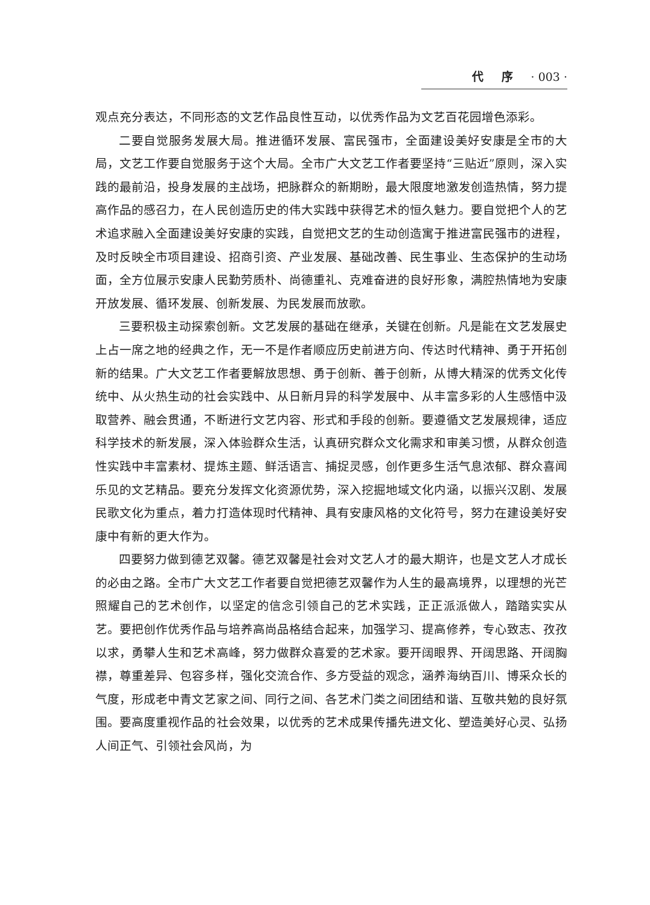代 序 · 003 ·
观点充分表达，不同形态的文艺作品良性互动，以优秀作品为文艺百花园增色添彩。
二要自觉服务发展大局。推进循环发展、富民强市，全面建设美好安康是全市的大局，文艺工作要自觉服务于这个大局。全市广大文艺工作者要坚持“三贴近”原则，深入实践的最前沿，投身发展的主战场，把脉群众的新期盼，最大限度地激发创造热情，努力提高作品的感召力，在人民创造历史的伟大实践中获得艺术的恒久魅力。要自觉把个人的艺术追求融入全面建设美好安康的实践，自觉把文艺的生动创造寓于推进富民强市的进程，及时反映全市项目建设、招商引资、产业发展、基础改善、民生事业、生态保护的生动场面，全方位展示安康人民勤劳质朴、尚德重礼、克难奋进的良好形象，满腔热情地为安康开放发展、循环发展、创新发展、为民发展而放歌。
三要积极主动探索创新。文艺发展的基础在继承，关键在创新。凡是能在文艺发展史上占一席之地的经典之作，无一不是作者顺应历史前进方向、传达时代精神、勇于开拓创新的结果。广大文艺工作者要解放思想、勇于创新、善于创新，从博大精深的优秀文化传统中、从火热生动的社会实践中、从日新月异的科学发展中、从丰富多彩的人生感悟中汲取营养、融会贯通，不断进行文艺内容、形式和手段的创新。要遵循文艺发展规律，适应科学技术的新发展，深入体验群众生活，认真研究群众文化需求和审美习惯，从群众创造性实践中丰富素材、提炼主题、鲜活语言、捕捉灵感，创作更多生活气息浓郁、群众喜闻乐见的文艺精品。要充分发挥文化资源优势，深入挖掘地域文化内涵，以振兴汉剧、发展民歌文化为重点，着力打造体现时代精神、具有安康风格的文化符号，努力在建设美好安康中有新的更大作为。
四要努力做到德艺双馨。德艺双馨是社会对文艺人才的最大期许，也是文艺人才成长的必由之路。全市广大文艺工作者要自觉把德艺双馨作为人生的最高境界，以理想的光芒照耀自己的艺术创作，以坚定的信念引领自己的艺术实践，正正派派做人，踏踏实实从艺。要把创作优秀作品与培养高尚品格结合起来，加强学习、提高修养，专心致志、孜孜以求，勇攀人生和艺术高峰，努力做群众喜爱的艺术家。要开阔眼界、开阔思路、开阔胸襟，尊重差异、包容多样，强化交流合作、多方受益的观念，涵养海纳百川、博采众长的气度，形成老中青文艺家之间、同行之间、各艺术门类之间团结和谐、互敬共勉的良好氛围。要高度重视作品的社会效果，以优秀的艺术成果传播先进文化、塑造美好心灵、弘扬人间正气、引领社会风尚，为